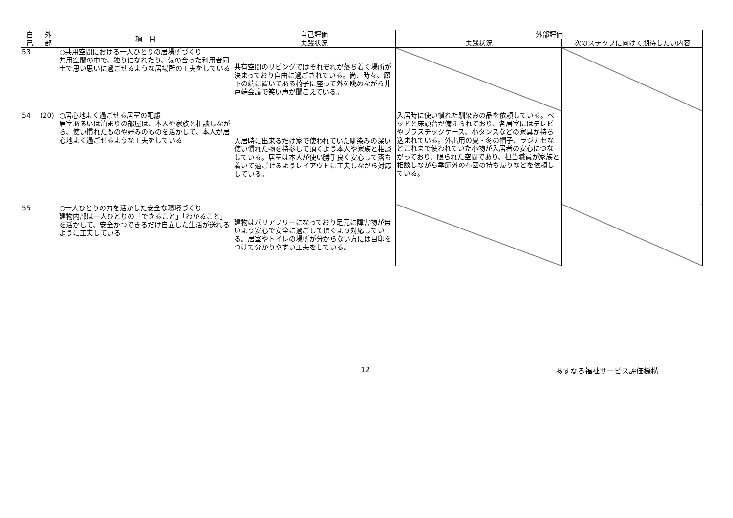| 自 己 | 外 部 | 項 目 | 自己評価 | 外部評価 | |
| --- | --- | --- | --- | --- | --- |
| | | | 実践状況 | 実践状況 | 次のステップに向けて期待したい内容 |
| 53 | | ○共用空間における一人ひとりの居場所づくり 共用空間の中で、独りになれたり、気の合った利用者同士で思い思いに過ごせるような居場所の工夫をしている | 共有空間のリビングではそれぞれが落ち着く場所が決まっており自由に過ごされている。尚、時々、廊下の端に置いてある椅子に座って外を眺めながら井戸端会議で笑い声が聞こえている。 | | |
| 54 | (20) | ○居心地よく過ごせる居室の配慮 居室あるいは泊まりの部屋は、本人や家族と相談しながら、使い慣れたものや好みのものを活かして、本人が居心地よく過ごせるような工夫をしている | 入居時に出来るだけ家で使われていた馴染みの深い使い慣れた物を持参して頂くよう本人や家族と相談している。居室は本人が使い勝手良く安心して落ち着いて過ごせるようレイアウトに工夫しながら対応している。 | 入居時に使い慣れた馴染みの品を依頼している。ベッドと床頭台が備えられており、各居室にはテレビやプラスチックケース、小タンスなどの家具が持ち込まれている。外出用の夏・冬の帽子、ラジカセなどこれまで使われていた小物が入居者の安心につながっており、限られた空間であり、担当職員が家族と相談しながら季節外の布団の持ち帰りなどを依頼している。 | |
| 55 | | ○一人ひとりの力を活かした安全な環境づくり 建物内部は一人ひとりの「できること」「わかること」を活かして、安全かつできるだけ自立した生活が送れるように工夫している | 建物はバリアフリーになっており足元に障害物が無いよう安心で安全に過ごして頂くよう対応している。居室やトイレの場所が分からない方には目印をつけて分かりやすい工夫をしている。 | | |
12 あすなろ福祉サービス評価機構